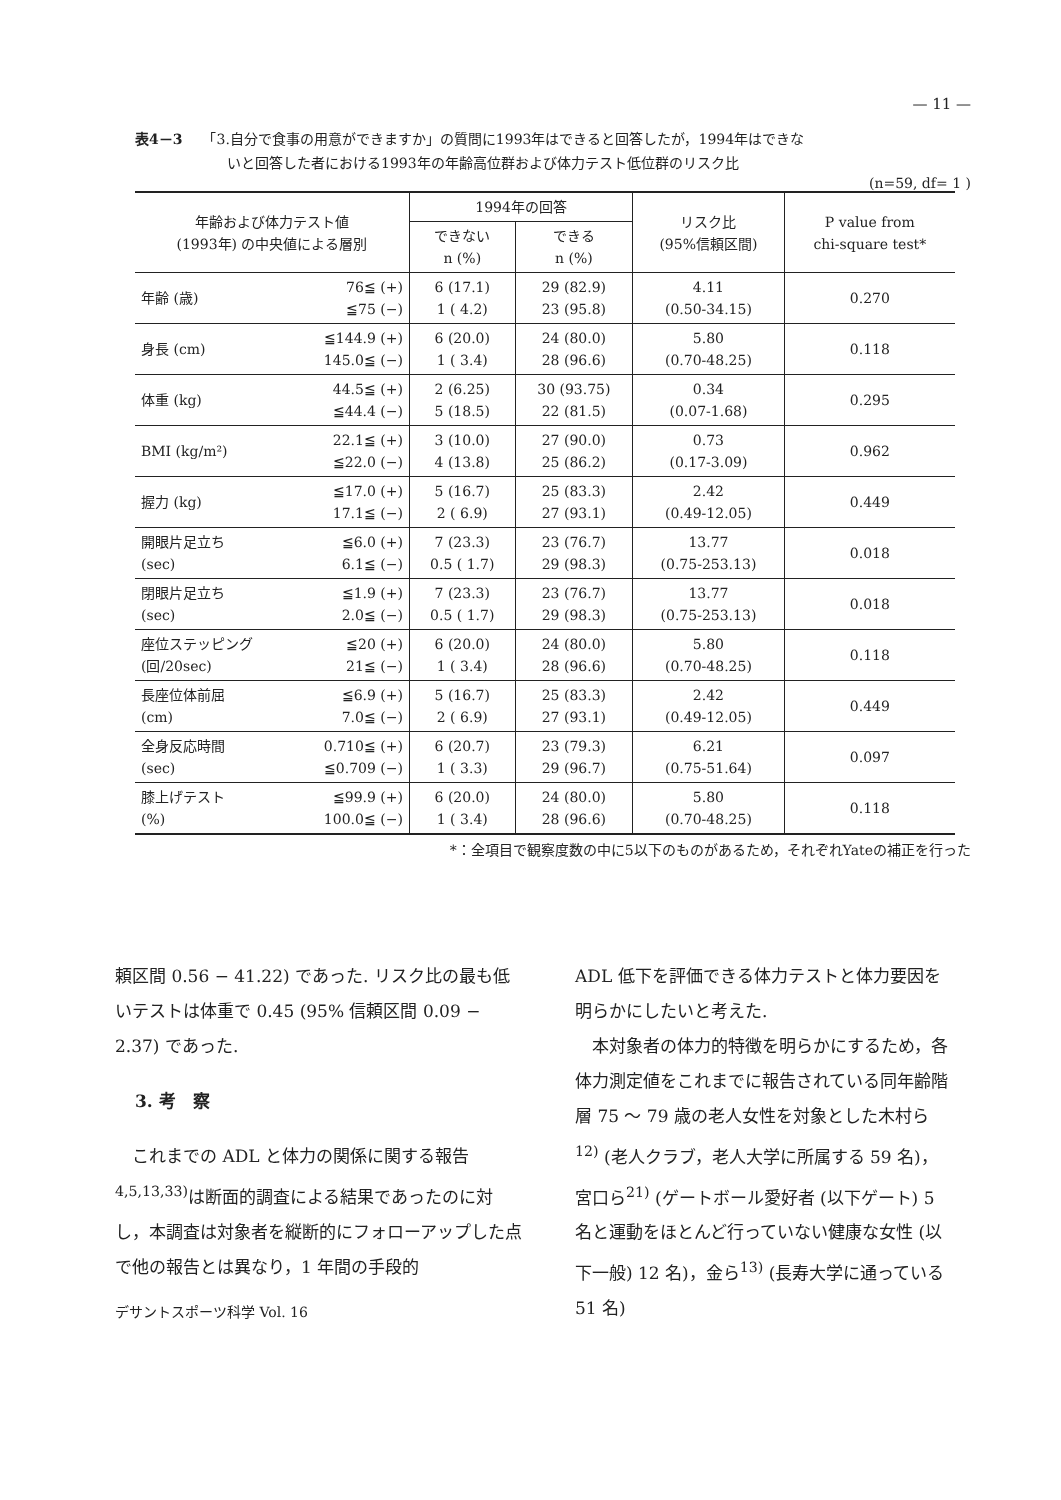— 11 —
表4－3 「3.自分で食事の用意ができますか」の質問に1993年はできると回答したが，1994年はできな
いと回答した者における1993年の年齢高位群および体力テスト低位群のリスク比
(n=59, df= 1 )
| 年齢および体力テスト値 (1993年) の中央値による層別 | | 1994年の回答 | | リスク比 (95%信頼区間) | P value from chi-square test* |
| --- | --- | --- | --- | --- | --- |
| | | できない n (%) | できる n (%) | | |
| 年齢 (歳) | 76≦ (+) ≦75 (−) | 6 (17.1) 1 ( 4.2) | 29 (82.9) 23 (95.8) | 4.11 (0.50-34.15) | 0.270 |
| 身長 (cm) | ≦144.9 (+) 145.0≦ (−) | 6 (20.0) 1 ( 3.4) | 24 (80.0) 28 (96.6) | 5.80 (0.70-48.25) | 0.118 |
| 体重 (kg) | 44.5≦ (+) ≦44.4 (−) | 2 (6.25) 5 (18.5) | 30 (93.75) 22 (81.5) | 0.34 (0.07-1.68) | 0.295 |
| BMI (kg/m²) | 22.1≦ (+) ≦22.0 (−) | 3 (10.0) 4 (13.8) | 27 (90.0) 25 (86.2) | 0.73 (0.17-3.09) | 0.962 |
| 握力 (kg) | ≦17.0 (+) 17.1≦ (−) | 5 (16.7) 2 ( 6.9) | 25 (83.3) 27 (93.1) | 2.42 (0.49-12.05) | 0.449 |
| 開眼片足立ち (sec) | ≦6.0 (+) 6.1≦ (−) | 7 (23.3) 0.5 ( 1.7) | 23 (76.7) 29 (98.3) | 13.77 (0.75-253.13) | 0.018 |
| 閉眼片足立ち (sec) | ≦1.9 (+) 2.0≦ (−) | 7 (23.3) 0.5 ( 1.7) | 23 (76.7) 29 (98.3) | 13.77 (0.75-253.13) | 0.018 |
| 座位ステッピング (回/20sec) | ≦20 (+) 21≦ (−) | 6 (20.0) 1 ( 3.4) | 24 (80.0) 28 (96.6) | 5.80 (0.70-48.25) | 0.118 |
| 長座位体前屈 (cm) | ≦6.9 (+) 7.0≦ (−) | 5 (16.7) 2 ( 6.9) | 25 (83.3) 27 (93.1) | 2.42 (0.49-12.05) | 0.449 |
| 全身反応時間 (sec) | 0.710≦ (+) ≦0.709 (−) | 6 (20.7) 1 ( 3.3) | 23 (79.3) 29 (96.7) | 6.21 (0.75-51.64) | 0.097 |
| 膝上げテスト (%) | ≦99.9 (+) 100.0≦ (−) | 6 (20.0) 1 ( 3.4) | 24 (80.0) 28 (96.6) | 5.80 (0.70-48.25) | 0.118 |
*：全項目で観察度数の中に5以下のものがあるため，それぞれYateの補正を行った
頼区間 0.56 − 41.22) であった. リスク比の最も低いテストは体重で 0.45 (95% 信頼区間 0.09 − 2.37) であった.
3. 考　察
　これまでの ADL と体力の関係に関する報告<sup>4,5,13,33)</sup>は断面的調査による結果であったのに対し，本調査は対象者を縦断的にフォローアップした点で他の報告とは異なり，1 年間の手段的
デサントスポーツ科学 Vol. 16
ADL 低下を評価できる体力テストと体力要因を明らかにしたいと考えた.
　本対象者の体力的特徴を明らかにするため，各体力測定値をこれまでに報告されている同年齢階層 75 ～ 79 歳の老人女性を対象とした木村ら<sup>12)</sup> (老人クラブ，老人大学に所属する 59 名)，宮口ら<sup>21)</sup> (ゲートボール愛好者 (以下ゲート) 5 名と運動をほとんど行っていない健康な女性 (以下一般) 12 名)，金ら<sup>13)</sup> (長寿大学に通っている 51 名)